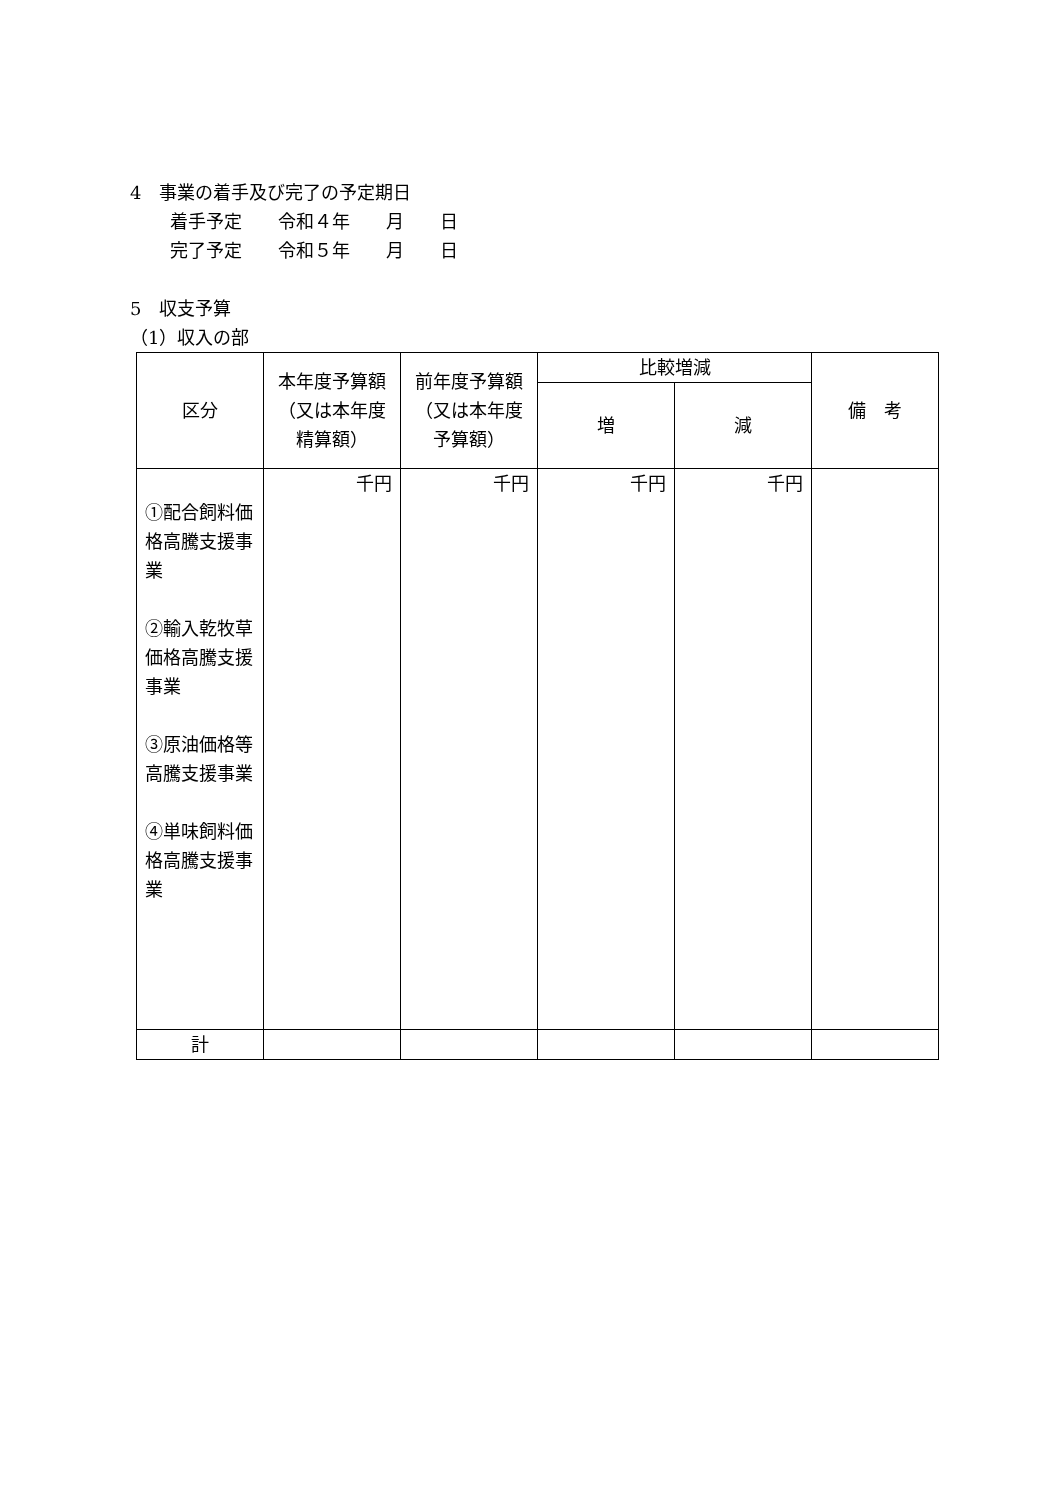4　事業の着手及び完了の予定期日
着手予定　　令和４年　　月　　日
完了予定　　令和５年　　月　　日
5　収支予算
（1）収入の部
| 区分 | 本年度予算額（又は本年度精算額） | 前年度予算額（又は本年度予算額） | 比較増減 | | 備 考 |
| | | | 増 | 減 | |
| ①配合飼料価格高騰支援事業 ②輸入乾牧草価格高騰支援事業 ③原油価格等高騰支援事業 ④単味飼料価格高騰支援事業 | 千円 | 千円 | 千円 | 千円 | |
| 計 | | | | | |